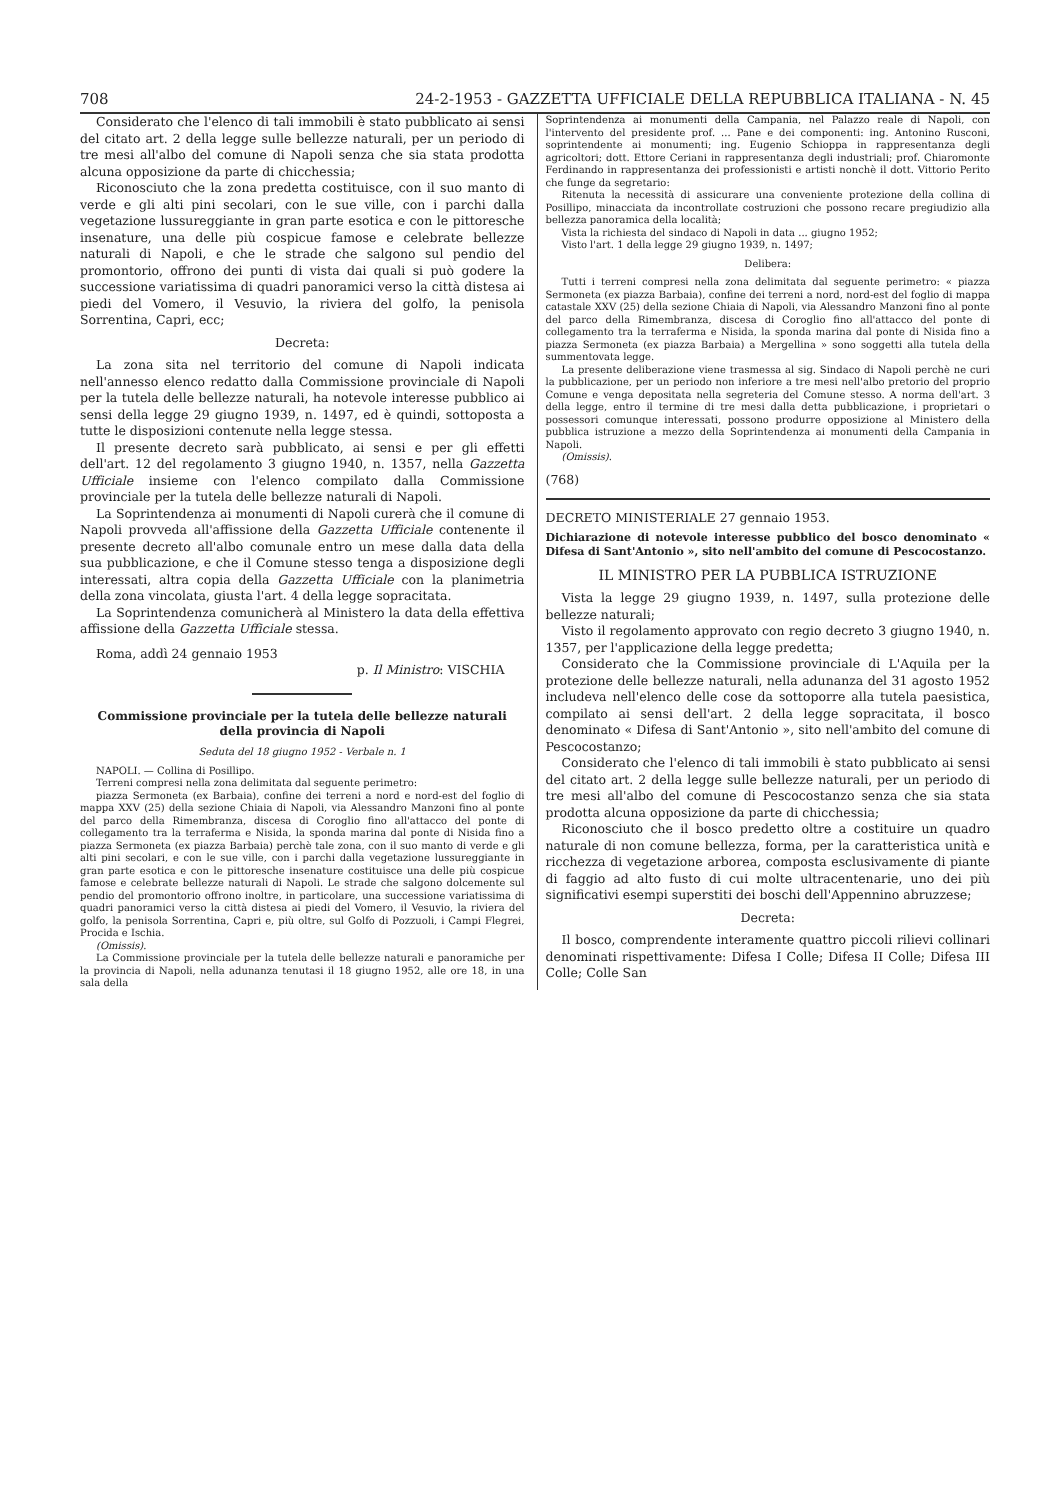708 24-2-1953 - GAZZETTA UFFICIALE DELLA REPUBBLICA ITALIANA - N. 45
Considerato che l'elenco di tali immobili è stato pubblicato ai sensi del citato art. 2 della legge sulle bellezze naturali, per un periodo di tre mesi all'albo del comune di Napoli senza che sia stata prodotta alcuna opposizione da parte di chicchessia;
Riconosciuto che la zona predetta costituisce, con il suo manto di verde e gli alti pini secolari, con le sue ville, con i parchi dalla vegetazione lussureggiante in gran parte esotica e con le pittoresche insenature, una delle più cospicue famose e celebrate bellezze naturali di Napoli, e che le strade che salgono sul pendio del promontorio, offrono dei punti di vista dai quali si può godere la successione variatissima di quadri panoramici verso la città distesa ai piedi del Vomero, il Vesuvio, la riviera del golfo, la penisola Sorrentina, Capri, ecc;
Decreta:
La zona sita nel territorio del comune di Napoli indicata nell'annesso elenco redatto dalla Commissione provinciale di Napoli per la tutela delle bellezze naturali, ha notevole interesse pubblico ai sensi della legge 29 giugno 1939, n. 1497, ed è quindi, sottoposta a tutte le disposizioni contenute nella legge stessa.
Il presente decreto sarà pubblicato, ai sensi e per gli effetti dell'art. 12 del regolamento 3 giugno 1940, n. 1357, nella Gazzetta Ufficiale insieme con l'elenco compilato dalla Commissione provinciale per la tutela delle bellezze naturali di Napoli.
La Soprintendenza ai monumenti di Napoli curerà che il comune di Napoli provveda all'affissione della Gazzetta Ufficiale contenente il presente decreto all'albo comunale entro un mese dalla data della sua pubblicazione, e che il Comune stesso tenga a disposizione degli interessati, altra copia della Gazzetta Ufficiale con la planimetria della zona vincolata, giusta l'art. 4 della legge sopracitata.
La Soprintendenza comunicherà al Ministero la data della effettiva affissione della Gazzetta Ufficiale stessa.
Roma, addì 24 gennaio 1953
p. Il Ministro: VISCHIA
Commissione provinciale per la tutela delle bellezze naturali della provincia di Napoli
Seduta del 18 giugno 1952 - Verbale n. 1
NAPOLI. — Collina di Posillipo.
Terreni compresi nella zona delimitata dal seguente perimetro:
piazza Sermoneta (ex Barbaia), confine dei terreni a nord e nord-est del foglio di mappa XXV (25) della sezione Chiaia di Napoli, via Alessandro Manzoni fino al ponte del parco della Rimembranza, discesa di Coroglio fino all'attacco del ponte di collegamento tra la terraferma e Nisida, la sponda marina dal ponte di Nisida fino a piazza Sermoneta (ex piazza Barbaia) perchè tale zona, con il suo manto di verde e gli alti pini secolari, e con le sue ville, con i parchi dalla vegetazione lussureggiante in gran parte esotica e con le pittoresche insenature costituisce una delle più cospicue famose e celebrate bellezze naturali di Napoli. Le strade che salgono dolcemente sul pendio del promontorio offrono inoltre, in particolare, una successione variatissima di quadri panoramici verso la città distesa ai piedi del Vomero, il Vesuvio, la riviera del golfo, la penisola Sorrentina, Capri e, più oltre, sul Golfo di Pozzuoli, i Campi Flegrei, Procida e Ischia.
(Omissis).
La Commissione provinciale per la tutela delle bellezze naturali e panoramiche per la provincia di Napoli, nella adunanza tenutasi il 18 giugno 1952, alle ore 18, in una sala della
Soprintendenza ai monumenti della Campania, nel Palazzo reale di Napoli, con l'intervento del presidente prof. ... Pane e dei componenti: ing. Antonino Rusconi, soprintendente ai monumenti; ing. Eugenio Schioppa in rappresentanza degli agricoltori; dott. Ettore Ceriani in rappresentanza degli industriali; prof. Chiaromonte Ferdinando in rappresentanza dei professionisti e artisti nonchè il dott. Vittorio Perito che funge da segretario:
Ritenuta la necessità di assicurare una conveniente protezione della collina di Posillipo, minacciata da incontrollate costruzioni che possono recare pregiudizio alla bellezza panoramica della località;
Vista la richiesta del sindaco di Napoli in data ... giugno 1952;
Visto l'art. 1 della legge 29 giugno 1939, n. 1497;
Delibera:
Tutti i terreni compresi nella zona delimitata dal seguente perimetro: « piazza Sermoneta (ex piazza Barbaia), confine dei terreni a nord, nord-est del foglio di mappa catastale XXV (25) della sezione Chiaia di Napoli, via Alessandro Manzoni fino al ponte del parco della Rimembranza, discesa di Coroglio fino all'attacco del ponte di collegamento tra la terraferma e Nisida, la sponda marina dal ponte di Nisida fino a piazza Sermoneta (ex piazza Barbaia) a Mergellina » sono soggetti alla tutela della summentovata legge.
La presente deliberazione viene trasmessa al sig. Sindaco di Napoli perchè ne curi la pubblicazione, per un periodo non inferiore a tre mesi nell'albo pretorio del proprio Comune e venga depositata nella segreteria del Comune stesso. A norma dell'art. 3 della legge, entro il termine di tre mesi dalla detta pubblicazione, i proprietari o possessori comunque interessati, possono produrre opposizione al Ministero della pubblica istruzione a mezzo della Soprintendenza ai monumenti della Campania in Napoli.
(Omissis).
(768)
DECRETO MINISTERIALE 27 gennaio 1953.
Dichiarazione di notevole interesse pubblico del bosco denominato « Difesa di Sant'Antonio », sito nell'ambito del comune di Pescocostanzo.
IL MINISTRO PER LA PUBBLICA ISTRUZIONE
Vista la legge 29 giugno 1939, n. 1497, sulla protezione delle bellezze naturali;
Visto il regolamento approvato con regio decreto 3 giugno 1940, n. 1357, per l'applicazione della legge predetta;
Considerato che la Commissione provinciale di L'Aquila per la protezione delle bellezze naturali, nella adunanza del 31 agosto 1952 includeva nell'elenco delle cose da sottoporre alla tutela paesistica, compilato ai sensi dell'art. 2 della legge sopracitata, il bosco denominato « Difesa di Sant'Antonio », sito nell'ambito del comune di Pescocostanzo;
Considerato che l'elenco di tali immobili è stato pubblicato ai sensi del citato art. 2 della legge sulle bellezze naturali, per un periodo di tre mesi all'albo del comune di Pescocostanzo senza che sia stata prodotta alcuna opposizione da parte di chicchessia;
Riconosciuto che il bosco predetto oltre a costituire un quadro naturale di non comune bellezza, forma, per la caratteristica unità e ricchezza di vegetazione arborea, composta esclusivamente di piante di faggio ad alto fusto di cui molte ultracentenarie, uno dei più significativi esempi superstiti dei boschi dell'Appennino abruzzese;
Decreta:
Il bosco, comprendente interamente quattro piccoli rilievi collinari denominati rispettivamente: Difesa I Colle; Difesa II Colle; Difesa III Colle; Colle San